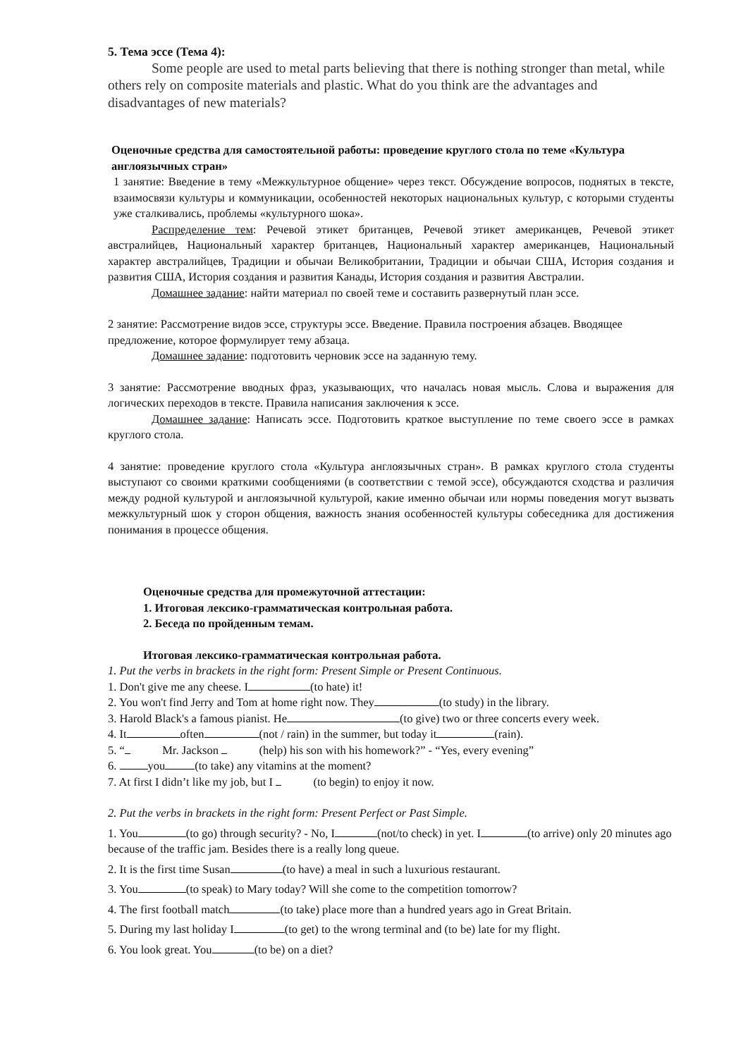5. Тема эссе (Тема 4):
Some people are used to metal parts believing that there is nothing stronger than metal, while others rely on composite materials and plastic. What do you think are the advantages and disadvantages of new materials?
Оценочные средства для самостоятельной работы: проведение круглого стола по теме «Культура англоязычных стран»
1 занятие: Введение в тему «Межкультурное общение» через текст. Обсуждение вопросов, поднятых в тексте, взаимосвязи культуры и коммуникации, особенностей некоторых национальных культур, с которыми студенты уже сталкивались, проблемы «культурного шока».
Распределение тем: Речевой этикет британцев, Речевой этикет американцев, Речевой этикет австралийцев, Национальный характер британцев, Национальный характер американцев, Национальный характер австралийцев, Традиции и обычаи Великобритании, Традиции и обычаи США, История создания и развития США, История создания и развития Канады, История создания и развития Австралии.
Домашнее задание: найти материал по своей теме и составить развернутый план эссе.
2 занятие: Рассмотрение видов эссе, структуры эссе. Введение. Правила построения абзацев. Вводящее предложение, которое формулирует тему абзаца.
Домашнее задание: подготовить черновик эссе на заданную тему.
3 занятие: Рассмотрение вводных фраз, указывающих, что началась новая мысль. Слова и выражения для логических переходов в тексте. Правила написания заключения к эссе.
Домашнее задание: Написать эссе. Подготовить краткое выступление по теме своего эссе в рамках круглого стола.
4 занятие: проведение круглого стола «Культура англоязычных стран». В рамках круглого стола студенты выступают со своими краткими сообщениями (в соответствии с темой эссе), обсуждаются сходства и различия между родной культурой и англоязычной культурой, какие именно обычаи или нормы поведения могут вызвать межкультурный шок у сторон общения, важность знания особенностей культуры собеседника для достижения понимания в процессе общения.
Оценочные средства для промежуточной аттестации:
1. Итоговая лексико-грамматическая контрольная работа.
2. Беседа по пройденным темам.
Итоговая лексико-грамматическая контрольная работа.
1. Put the verbs in brackets in the right form: Present Simple or Present Continuous.
1. Don't give me any cheese. I (to hate) it!
2. You won't find Jerry and Tom at home right now. They (to study) in the library.
3. Harold Black's a famous pianist. He (to give) two or three concerts every week.
4. It often (not / rain) in the summer, but today it (rain).
5. “ Mr. Jackson (help) his son with his homework?” - “Yes, every evening”
6. you (to take) any vitamins at the moment?
7. At first I didn’t like my job, but I (to begin) to enjoy it now.
2. Put the verbs in brackets in the right form: Present Perfect or Past Simple.
1. You (to go) through security? - No, I (not/to check) in yet. I (to arrive) only 20 minutes ago because of the traffic jam. Besides there is a really long queue.
2. It is the first time Susan (to have) a meal in such a luxurious restaurant.
3. You (to speak) to Mary today? Will she come to the competition tomorrow?
4. The first football match (to take) place more than a hundred years ago in Great Britain.
5. During my last holiday I (to get) to the wrong terminal and (to be) late for my flight.
6. You look great. You (to be) on a diet?